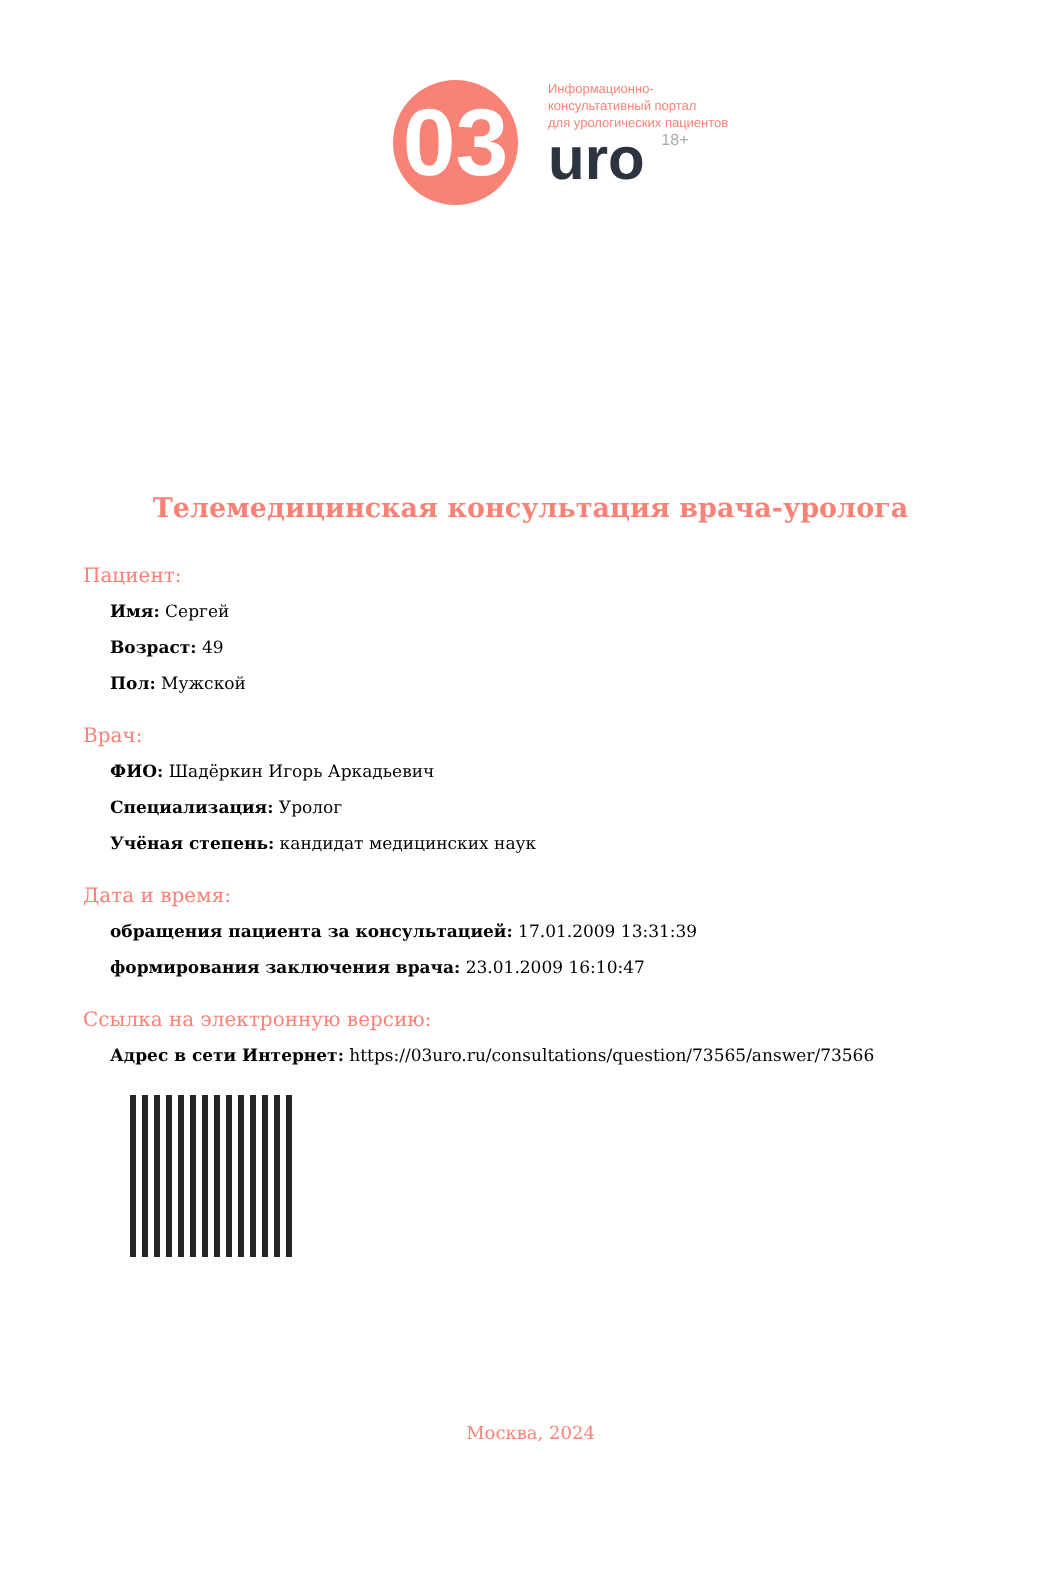03
Информационно-
консультативный портал
для урологических пациентов
uro 18+
Телемедицинская консультация врача-уролога
Пациент:
Имя: Сергей
Возраст: 49
Пол: Мужской
Врач:
ФИО: Шадёркин Игорь Аркадьевич
Специализация: Уролог
Учёная степень: кандидат медицинских наук
Дата и время:
обращения пациента за консультацией: 17.01.2009 13:31:39
формирования заключения врача: 23.01.2009 16:10:47
Ссылка на электронную версию:
Адрес в сети Интернет: https://03uro.ru/consultations/question/73565/answer/73566
Москва, 2024